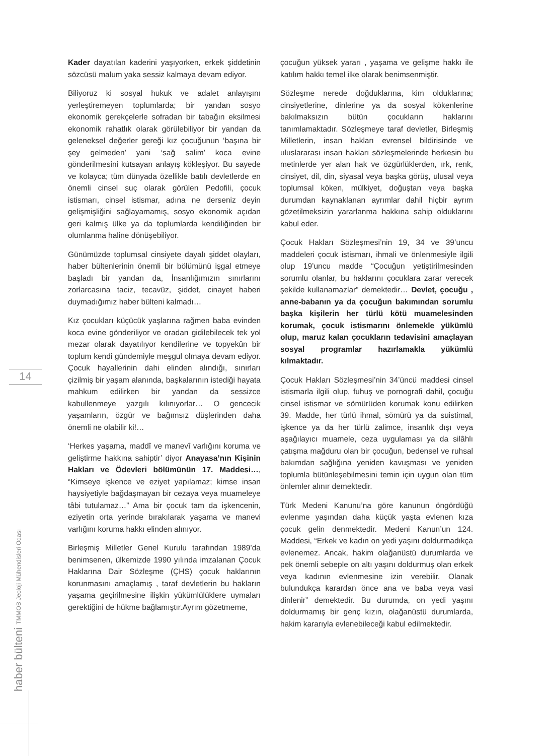14
haber bülteni TMMOB Jeoloji Mühendisleri Odası
Kader dayatılan kaderini yaşıyorken, erkek şiddetinin sözcüsü malum yaka sessiz kalmaya devam ediyor.
Biliyoruz ki sosyal hukuk ve adalet anlayışını yerleştiremeyen toplumlarda; bir yandan sosyo ekonomik gerekçelerle sofradan bir tabağın eksilmesi ekonomik rahatlık olarak görülebiliyor bir yandan da geleneksel değerler gereği kız çocuğunun ‘başına bir şey gelmeden’ yani ‘sağ salim’ koca evine gönderilmesini kutsayan anlayış kökleşiyor. Bu sayede ve kolayca; tüm dünyada özellikle batılı devletlerde en önemli cinsel suç olarak görülen Pedofili, çocuk istismarı, cinsel istismar, adına ne derseniz deyin gelişmişliğini sağlayamamış, sosyo ekonomik açıdan geri kalmış ülke ya da toplumlarda kendiliğinden bir olumlanma haline dönüşebiliyor.
Günümüzde toplumsal cinsiyete dayalı şiddet olayları, haber bültenlerinin önemli bir bölümünü işgal etmeye başladı bir yandan da, İnsanlığımızın sınırlarını zorlarcasına taciz, tecavüz, şiddet, cinayet haberi duymadığımız haber bülteni kalmadı…
Kız çocukları küçücük yaşlarına rağmen baba evinden koca evine gönderiliyor ve oradan gidilebilecek tek yol mezar olarak dayatılıyor kendilerine ve topyekûn bir toplum kendi gündemiyle meşgul olmaya devam ediyor. Çocuk hayallerinin dahi elinden alındığı, sınırları çizilmiş bir yaşam alanında, başkalarının istediği hayata mahkum edilirken bir yandan da sessizce kabullenmeye yazgılı kılınıyorlar… O gencecik yaşamların, özgür ve bağımsız düşlerinden daha önemli ne olabilir ki!…
‘Herkes yaşama, maddî ve manevî varlığını koruma ve geliştirme hakkına sahiptir’ diyor Anayasa’nın Kişinin Hakları ve Ödevleri bölümünün 17. Maddesi…, “Kimseye işkence ve eziyet yapılamaz; kimse insan haysiyetiyle bağdaşmayan bir cezaya veya muameleye tâbi tutulamaz…” Ama bir çocuk tam da işkencenin, eziyetin orta yerinde bırakılarak yaşama ve manevi varlığını koruma hakkı elinden alınıyor.
Birleşmiş Milletler Genel Kurulu tarafından 1989’da benimsenen, ülkemizde 1990 yılında imzalanan Çocuk Haklarına Dair Sözleşme (ÇHS) çocuk haklarının korunmasını amaçlamış , taraf devletlerin bu hakların yaşama geçirilmesine ilişkin yükümlülüklere uymaları gerektiğini de hükme bağlamıştır.Ayrım gözetmeme,
çocuğun yüksek yararı , yaşama ve gelişme hakkı ile katılım hakkı temel ilke olarak benimsenmiştir.
Sözleşme nerede doğduklarına, kim olduklarına; cinsiyetlerine, dinlerine ya da sosyal kökenlerine bakılmaksızın bütün çocukların haklarını tanımlamaktadır. Sözleşmeye taraf devletler, Birleşmiş Milletlerin, insan hakları evrensel bildirisinde ve uluslararası insan hakları sözleşmelerinde herkesin bu metinlerde yer alan hak ve özgürlüklerden, ırk, renk, cinsiyet, dil, din, siyasal veya başka görüş, ulusal veya toplumsal köken, mülkiyet, doğuştan veya başka durumdan kaynaklanan ayrımlar dahil hiçbir ayrım gözetilmeksizin yararlanma hakkına sahip olduklarını kabul eder.
Çocuk Hakları Sözleşmesi’nin 19, 34 ve 39’uncu maddeleri çocuk istismarı, ihmali ve önlenmesiyle ilgili olup 19’uncu madde “Çocuğun yetiştirilmesinden sorumlu olanlar, bu haklarını çocuklara zarar verecek şekilde kullanamazlar” demektedir… Devlet, çocuğu , anne-babanın ya da çocuğun bakımından sorumlu başka kişilerin her türlü kötü muamelesinden korumak, çocuk istismarını önlemekle yükümlü olup, maruz kalan çocukların tedavisini amaçlayan sosyal programlar hazırlamakla yükümlü kılmaktadır.
Çocuk Hakları Sözleşmesi’nin 34’üncü maddesi cinsel istismarla ilgili olup, fuhuş ve pornografi dahil, çocuğu cinsel istismar ve sömürüden korumak konu edilirken 39. Madde, her türlü ihmal, sömürü ya da suistimal, işkence ya da her türlü zalimce, insanlık dışı veya aşağılayıcı muamele, ceza uygulaması ya da silâhlı çatışma mağduru olan bir çocuğun, bedensel ve ruhsal bakımdan sağlığına yeniden kavuşması ve yeniden toplumla bütünleşebilmesini temin için uygun olan tüm önlemler alınır demektedir.
Türk Medeni Kanunu’na göre kanunun öngördüğü evlenme yaşından daha küçük yaşta evlenen kıza çocuk gelin denmektedir. Medeni Kanun’un 124. Maddesi, “Erkek ve kadın on yedi yaşını doldurmadıkça evlenemez. Ancak, hakim olağanüstü durumlarda ve pek önemli sebeple on altı yaşını doldurmuş olan erkek veya kadının evlenmesine izin verebilir. Olanak bulundukça karardan önce ana ve baba veya vasi dinlenir” demektedir. Bu durumda, on yedi yaşını doldurmamış bir genç kızın, olağanüstü durumlarda, hakim kararıyla evlenebileceği kabul edilmektedir.